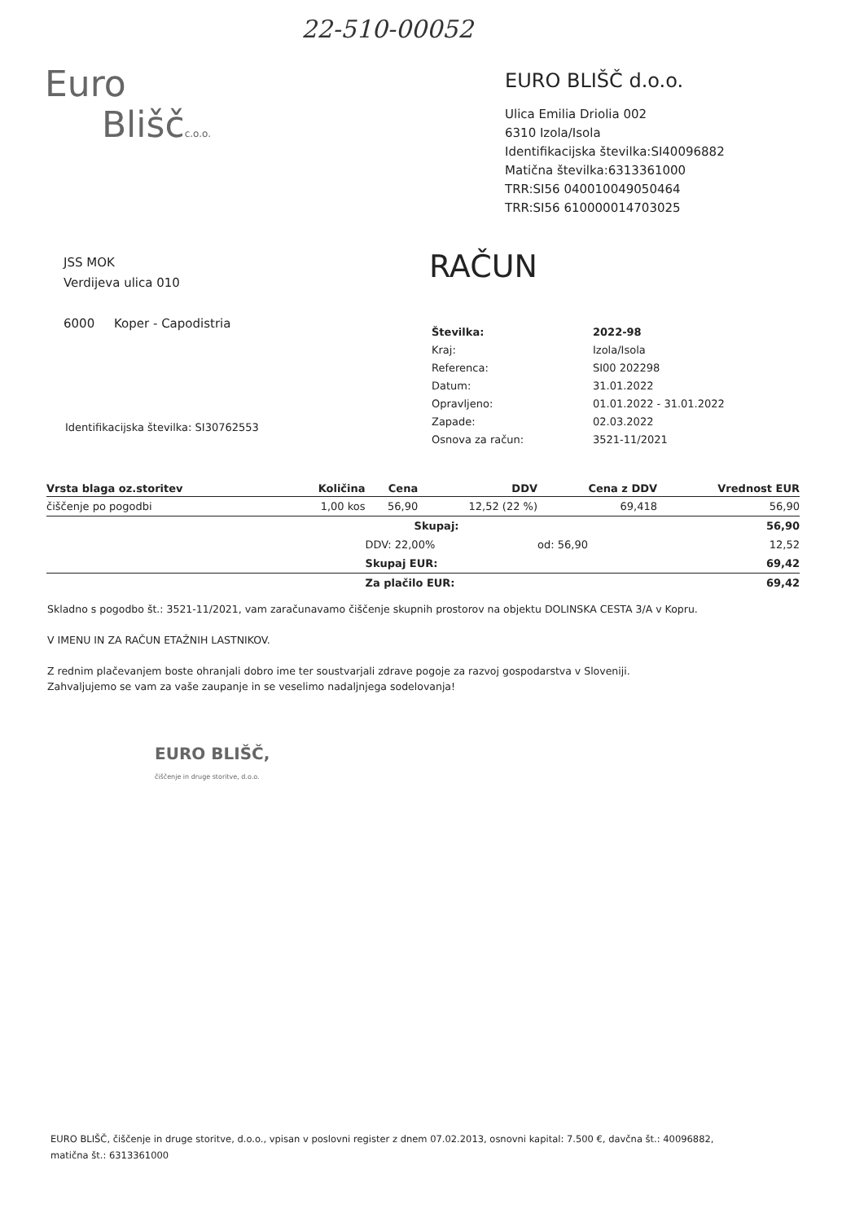22-510-00052
Euro
Bliščc.o.o.
EURO BLIŠČ d.o.o.
Ulica Emilia Driolia 002
6310 Izola/Isola
Identifikacijska številka:SI40096882
Matična številka:6313361000
TRR:SI56 040010049050464
TRR:SI56 610000014703025
JSS MOK
Verdijeva ulica 010
6000 Koper - Capodistria
RAČUN
| Številka: | 2022-98 |
| Kraj: | Izola/Isola |
| Referenca: | SI00 202298 |
| Datum: | 31.01.2022 |
| Opravljeno: | 01.01.2022 - 31.01.2022 |
| Zapade: | 02.03.2022 |
| Osnova za račun: | 3521-11/2021 |
Identifikacijska številka: SI30762553
| Vrsta blaga oz.storitev | Količina | Cena | DDV | Cena z DDV | Vrednost EUR |
| --- | --- | --- | --- | --- | --- |
| čiščenje po pogodbi | 1,00 kos | 56,90 | 12,52 (22 %) | 69,418 | 56,90 |
| | | Skupaj: | | | 56,90 |
| | | DDV: 22,00% | | od: 56,90 | 12,52 |
| | | Skupaj EUR: | | | 69,42 |
| | | Za plačilo EUR: | | | 69,42 |
Skladno s pogodbo št.: 3521-11/2021, vam zaračunavamo čiščenje skupnih prostorov na objektu DOLINSKA CESTA 3/A v Kopru.
V IMENU IN ZA RAČUN ETAŽNIH LASTNIKOV.
Z rednim plačevanjem boste ohranjali dobro ime ter soustvarjali zdrave pogoje za razvoj gospodarstva v Sloveniji.
Zahvaljujemo se vam za vaše zaupanje in se veselimo nadaljnjega sodelovanja!
EURO BLIŠČ,
čiščenje in druge storitve, d.o.o.
EURO BLIŠČ, čiščenje in druge storitve, d.o.o., vpisan v poslovni register z dnem 07.02.2013, osnovni kapital: 7.500 €, davčna št.: 40096882,
matična št.: 6313361000